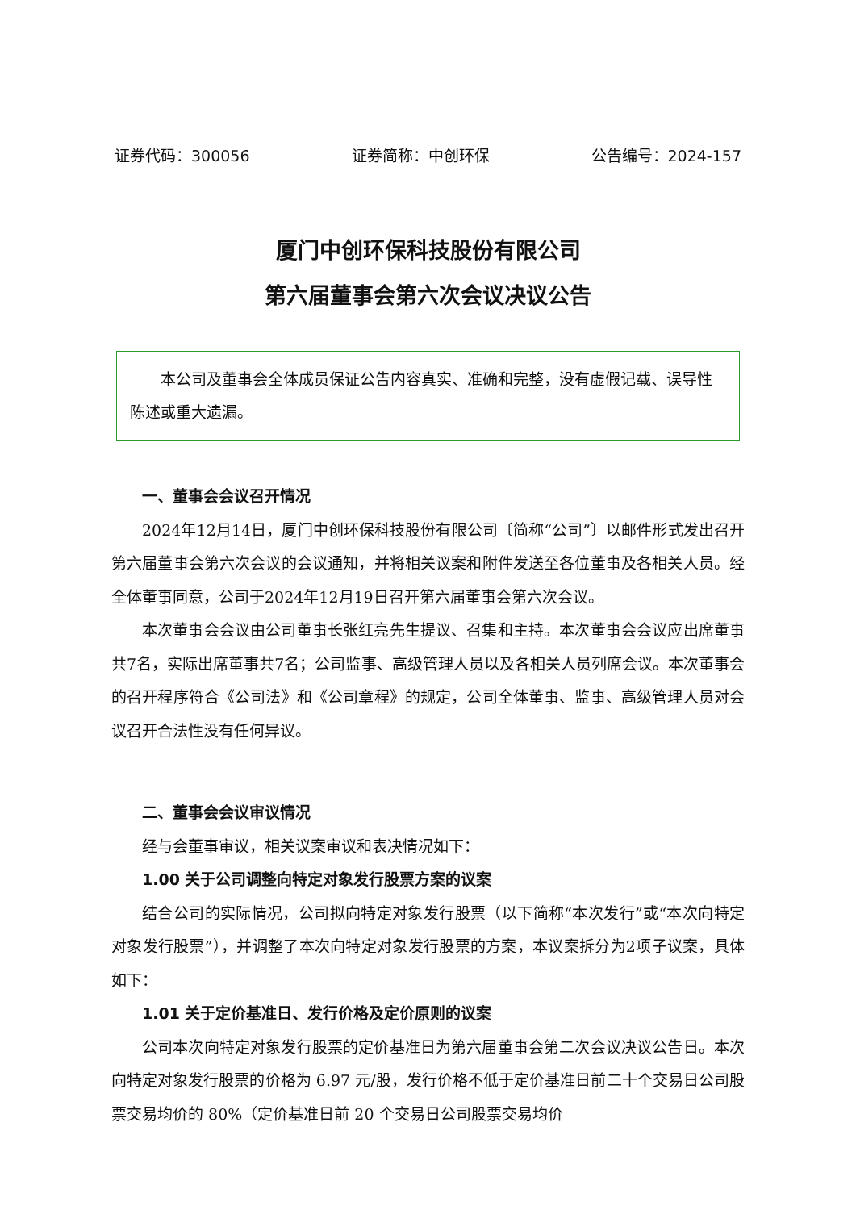证券代码：300056 证券简称：中创环保 公告编号：2024-157
厦门中创环保科技股份有限公司
第六届董事会第六次会议决议公告
  本公司及董事会全体成员保证公告内容真实、准确和完整，没有虚假记载、误导性陈述或重大遗漏。
一、董事会会议召开情况
2024年12月14日，厦门中创环保科技股份有限公司〔简称“公司”〕以邮件形式发出召开第六届董事会第六次会议的会议通知，并将相关议案和附件发送至各位董事及各相关人员。经全体董事同意，公司于2024年12月19日召开第六届董事会第六次会议。
本次董事会会议由公司董事长张红亮先生提议、召集和主持。本次董事会会议应出席董事共7名，实际出席董事共7名；公司监事、高级管理人员以及各相关人员列席会议。本次董事会的召开程序符合《公司法》和《公司章程》的规定，公司全体董事、监事、高级管理人员对会议召开合法性没有任何异议。
二、董事会会议审议情况
经与会董事审议，相关议案审议和表决情况如下：
1.00 关于公司调整向特定对象发行股票方案的议案
结合公司的实际情况，公司拟向特定对象发行股票（以下简称“本次发行”或“本次向特定对象发行股票”），并调整了本次向特定对象发行股票的方案，本议案拆分为2项子议案，具体如下：
1.01 关于定价基准日、发行价格及定价原则的议案
公司本次向特定对象发行股票的定价基准日为第六届董事会第二次会议决议公告日。本次向特定对象发行股票的价格为 6.97 元/股，发行价格不低于定价基准日前二十个交易日公司股票交易均价的 80%（定价基准日前 20 个交易日公司股票交易均价